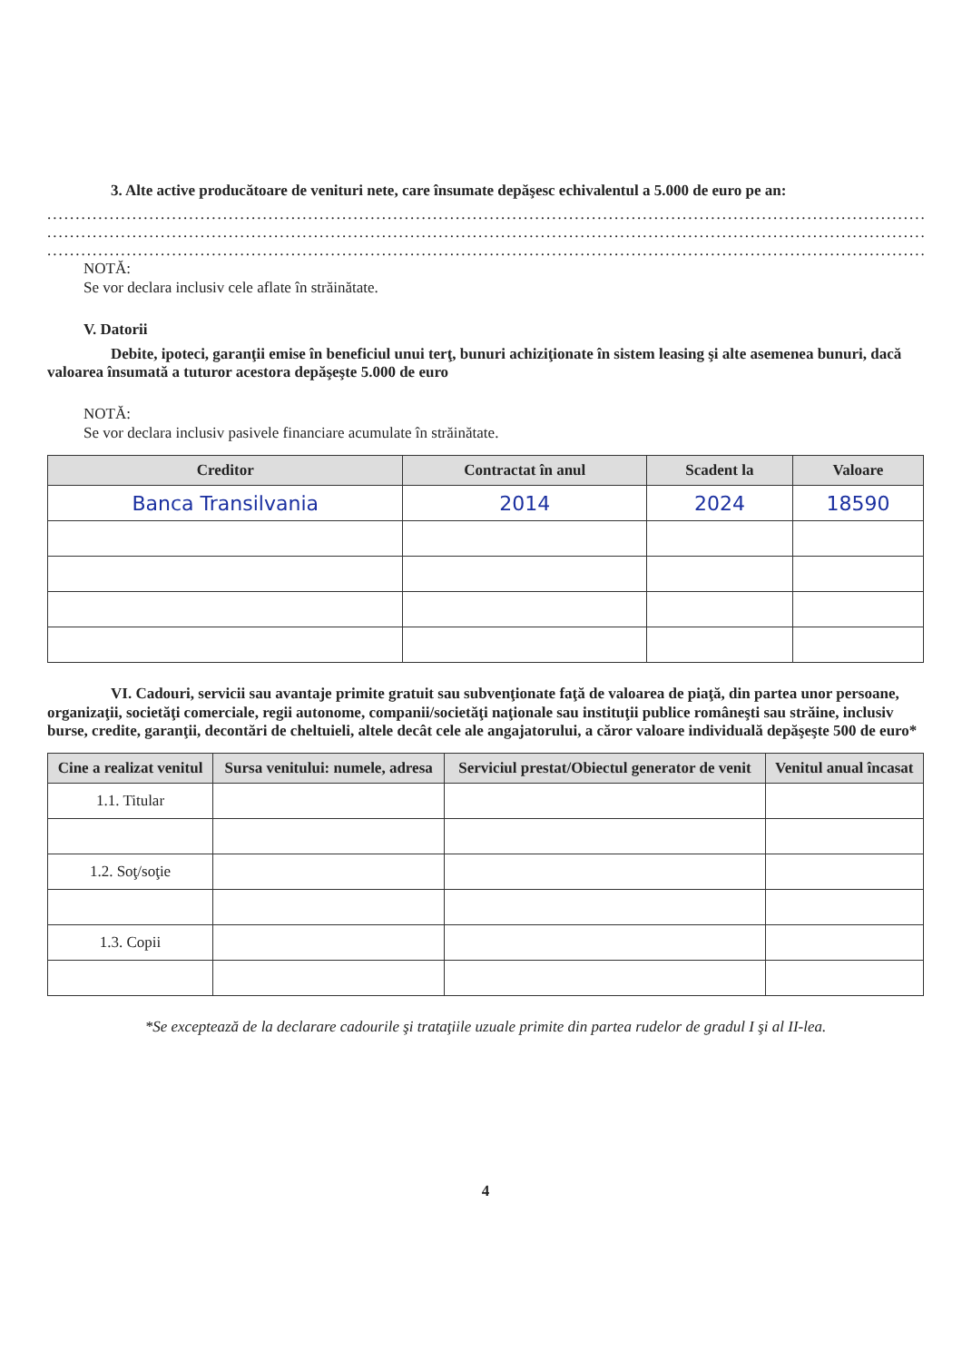3. Alte active producătoare de venituri nete, care însumate depăşesc echivalentul a 5.000 de euro pe an:
............................................................................................................................................................
............................................................................................................................................................
............................................................................................................................................................
NOTĂ:
Se vor declara inclusiv cele aflate în străinătate.
V. Datorii
Debite, ipoteci, garanţii emise în beneficiul unui terţ, bunuri achiziţionate în sistem leasing şi alte asemenea bunuri, dacă valoarea însumată a tuturor acestora depăşeşte 5.000 de euro
NOTĂ:
Se vor declara inclusiv pasivele financiare acumulate în străinătate.
| Creditor | Contractat în anul | Scadent la | Valoare |
| --- | --- | --- | --- |
| Banca Transilvania | 2014 | 2024 | 18590 |
VI. Cadouri, servicii sau avantaje primite gratuit sau subvenţionate faţă de valoarea de piaţă, din partea unor persoane, organizaţii, societăţi comerciale, regii autonome, companii/societăţi naţionale sau instituţii publice româneşti sau străine, inclusiv burse, credite, garanţii, decontări de cheltuieli, altele decât cele ale angajatorului, a căror valoare individuală depăşeşte 500 de euro*
| Cine a realizat venitul | Sursa venitului: numele, adresa | Serviciul prestat/Obiectul generator de venit | Venitul anual încasat |
| --- | --- | --- | --- |
| 1.1. Titular | | | |
| 1.2. Soţ/soţie | | | |
| 1.3. Copii | | | |
*Se exceptează de la declarare cadourile şi trataţiile uzuale primite din partea rudelor de gradul I şi al II-lea.
4